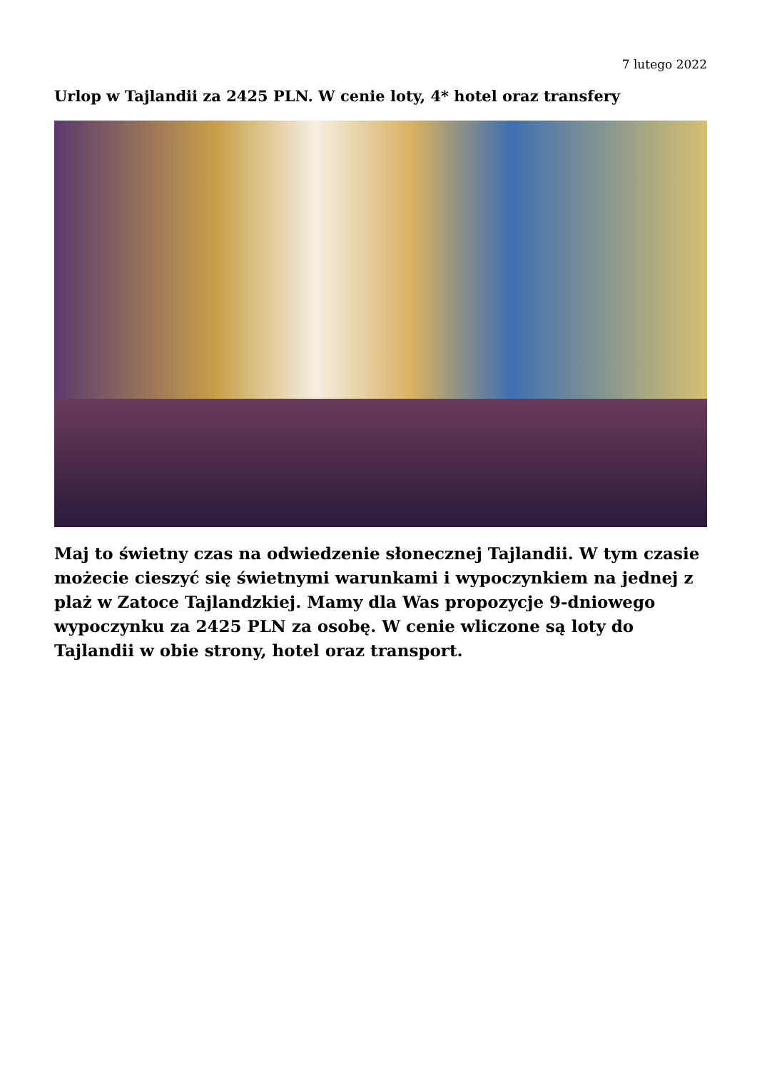7 lutego 2022
Urlop w Tajlandii za 2425 PLN. W cenie loty, 4* hotel oraz transfery
Maj to świetny czas na odwiedzenie słonecznej Tajlandii. W tym czasie możecie cieszyć się świetnymi warunkami i wypoczynkiem na jednej z plaż w Zatoce Tajlandzkiej. Mamy dla Was propozycje 9-dniowego wypoczynku za 2425 PLN za osobę. W cenie wliczone są loty do Tajlandii w obie strony, hotel oraz transport.